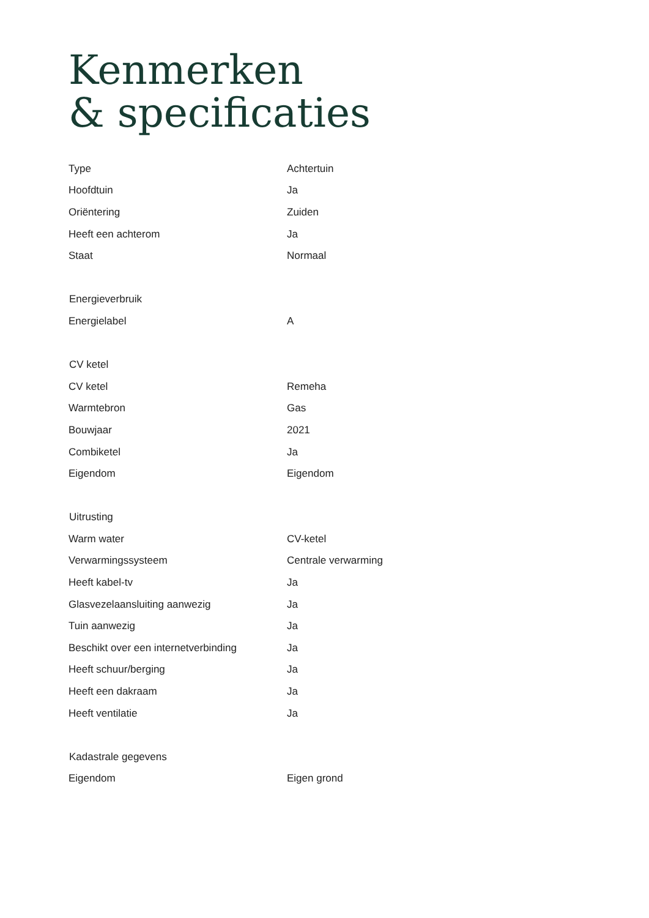Kenmerken
& specificaties
| Type | Achtertuin |
| Hoofdtuin | Ja |
| Oriëntering | Zuiden |
| Heeft een achterom | Ja |
| Staat | Normaal |
| Energieverbruik | |
| Energielabel | A |
| CV ketel | |
| CV ketel | Remeha |
| Warmtebron | Gas |
| Bouwjaar | 2021 |
| Combiketel | Ja |
| Eigendom | Eigendom |
| Uitrusting | |
| Warm water | CV-ketel |
| Verwarmingssysteem | Centrale verwarming |
| Heeft kabel-tv | Ja |
| Glasvezelaansluiting aanwezig | Ja |
| Tuin aanwezig | Ja |
| Beschikt over een internetverbinding | Ja |
| Heeft schuur/berging | Ja |
| Heeft een dakraam | Ja |
| Heeft ventilatie | Ja |
| Kadastrale gegevens | |
| Eigendom | Eigen grond |